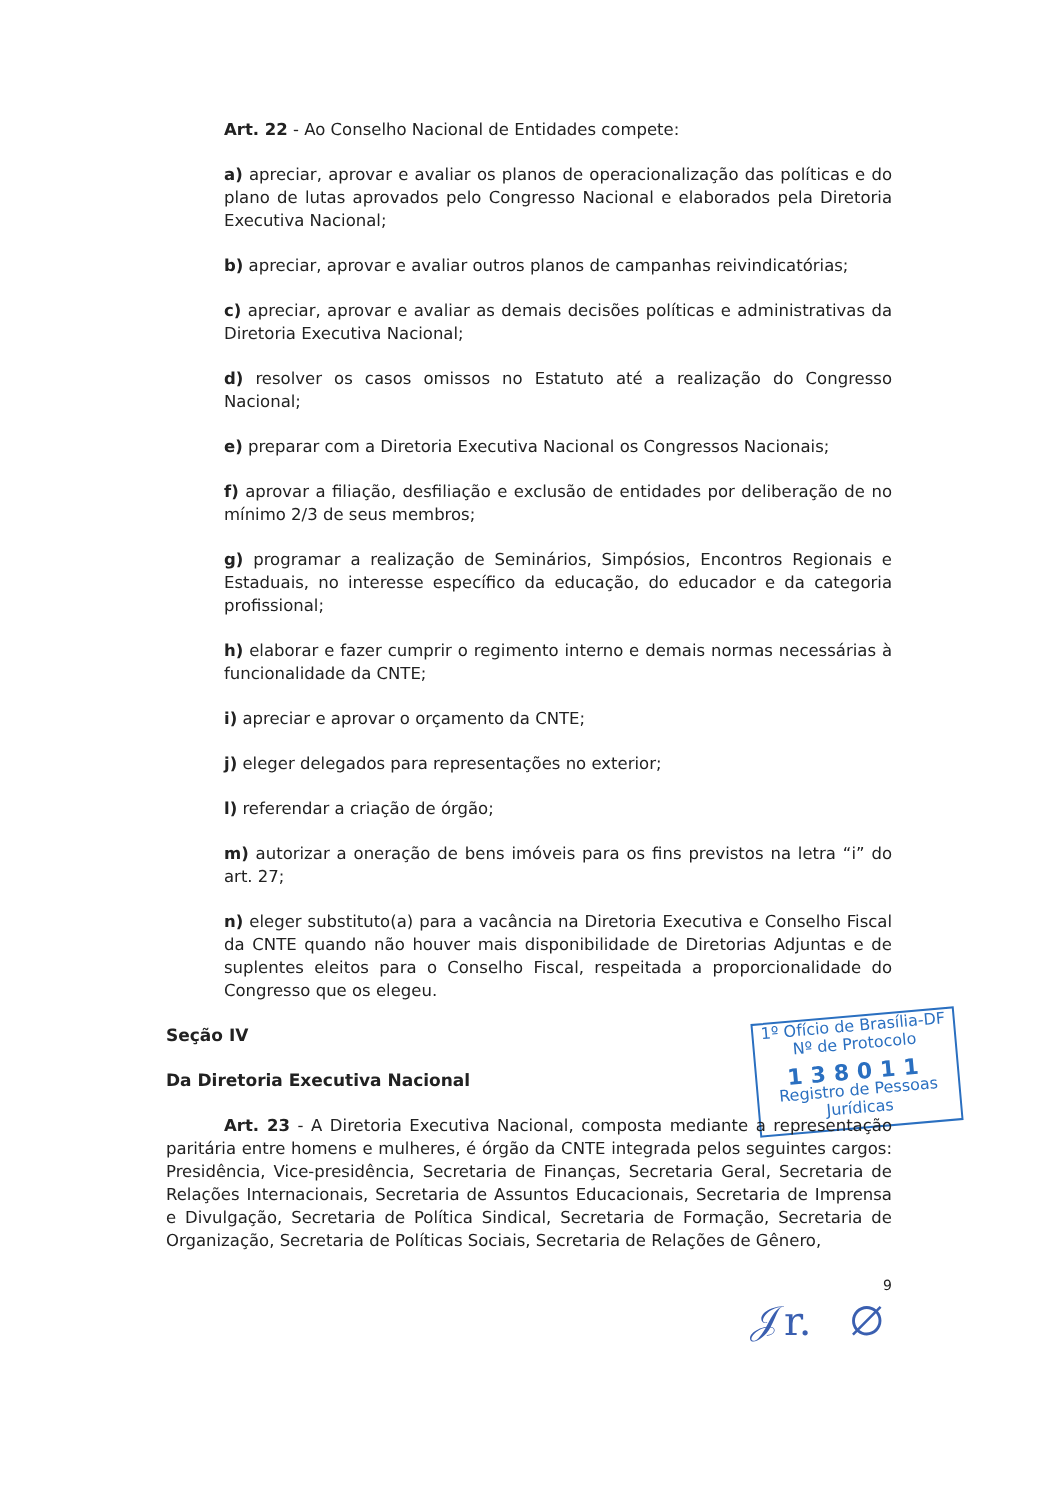1º Ofício de Brasília-DF
Nº de Protocolo
138011
Registro de Pessoas Jurídicas
Art. 22 - Ao Conselho Nacional de Entidades compete:
a) apreciar, aprovar e avaliar os planos de operacionalização das políticas e do plano de lutas aprovados pelo Congresso Nacional e elaborados pela Diretoria Executiva Nacional;
b) apreciar, aprovar e avaliar outros planos de campanhas reivindicatórias;
c) apreciar, aprovar e avaliar as demais decisões políticas e administrativas da Diretoria Executiva Nacional;
d) resolver os casos omissos no Estatuto até a realização do Congresso Nacional;
e) preparar com a Diretoria Executiva Nacional os Congressos Nacionais;
f) aprovar a filiação, desfiliação e exclusão de entidades por deliberação de no mínimo 2/3 de seus membros;
g) programar a realização de Seminários, Simpósios, Encontros Regionais e Estaduais, no interesse específico da educação, do educador e da categoria profissional;
h) elaborar e fazer cumprir o regimento interno e demais normas necessárias à funcionalidade da CNTE;
i) apreciar e aprovar o orçamento da CNTE;
j) eleger delegados para representações no exterior;
l) referendar a criação de órgão;
m) autorizar a oneração de bens imóveis para os fins previstos na letra “i” do art. 27;
n) eleger substituto(a) para a vacância na Diretoria Executiva e Conselho Fiscal da CNTE quando não houver mais disponibilidade de Diretorias Adjuntas e de suplentes eleitos para o Conselho Fiscal, respeitada a proporcionalidade do Congresso que os elegeu.
Seção IV
Da Diretoria Executiva Nacional
Art. 23 - A Diretoria Executiva Nacional, composta mediante a representação paritária entre homens e mulheres, é órgão da CNTE integrada pelos seguintes cargos: Presidência, Vice-presidência, Secretaria de Finanças, Secretaria Geral, Secretaria de Relações Internacionais, Secretaria de Assuntos Educacionais, Secretaria de Imprensa e Divulgação, Secretaria de Política Sindical, Secretaria de Formação, Secretaria de Organização, Secretaria de Políticas Sociais, Secretaria de Relações de Gênero,
9
𝒥r. ∅